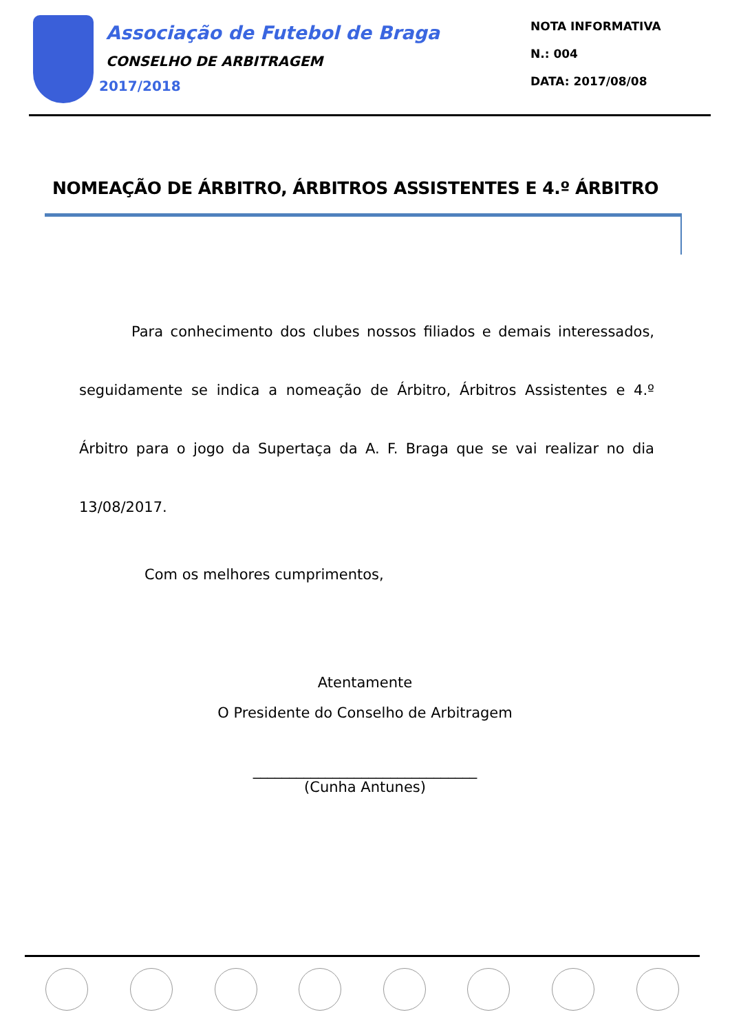Associação de Futebol de Braga
CONSELHO DE ARBITRAGEM
2017/2018
NOTA INFORMATIVA
N.: 004
DATA: 2017/08/08
NOMEAÇÃO DE ÁRBITRO, ÁRBITROS ASSISTENTES E 4.º ÁRBITRO
Para conhecimento dos clubes nossos filiados e demais interessados, seguidamente se indica a nomeação de Árbitro, Árbitros Assistentes e 4.º Árbitro para o jogo da Supertaça da A. F. Braga que se vai realizar no dia 13/08/2017.
Com os melhores cumprimentos,
Atentamente
O Presidente do Conselho de Arbitragem
_______________________________
(Cunha Antunes)